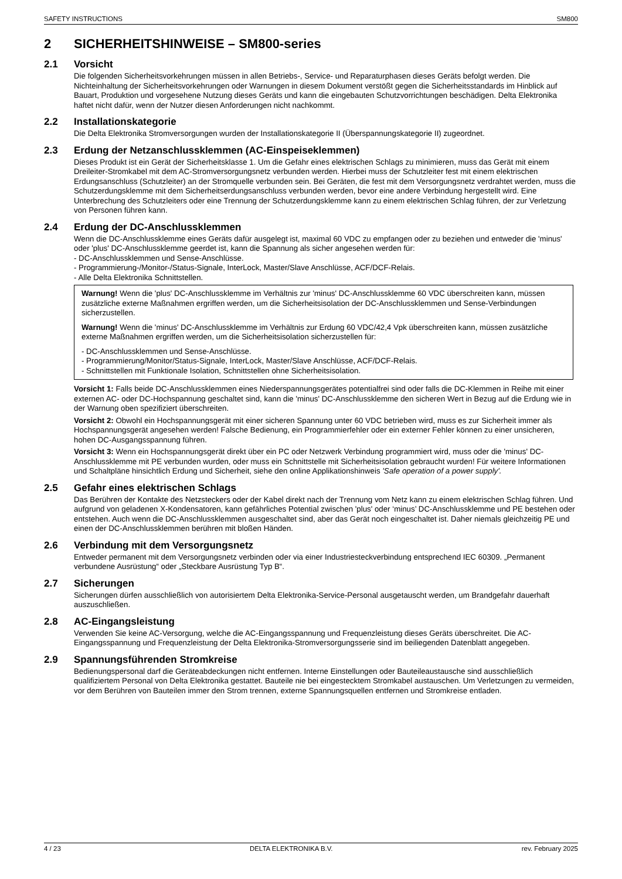SAFETY INSTRUCTIONS SM800
2 SICHERHEITSHINWEISE – SM800-series
2.1 Vorsicht
Die folgenden Sicherheitsvorkehrungen müssen in allen Betriebs-, Service- und Reparaturphasen dieses Geräts befolgt werden. Die Nichteinhaltung der Sicherheitsvorkehrungen oder Warnungen in diesem Dokument verstößt gegen die Sicherheitsstandards im Hinblick auf Bauart, Produktion und vorgesehene Nutzung dieses Geräts und kann die eingebauten Schutzvorrichtungen beschädigen. Delta Elektronika haftet nicht dafür, wenn der Nutzer diesen Anforderungen nicht nachkommt.
2.2 Installationskategorie
Die Delta Elektronika Stromversorgungen wurden der Installationskategorie II (Überspannungskategorie II) zugeordnet.
2.3 Erdung der Netzanschlussklemmen (AC-Einspeiseklemmen)
Dieses Produkt ist ein Gerät der Sicherheitsklasse 1. Um die Gefahr eines elektrischen Schlags zu minimieren, muss das Gerät mit einem Dreileiter-Stromkabel mit dem AC-Stromversorgungsnetz verbunden werden. Hierbei muss der Schutzleiter fest mit einem elektrischen Erdungsanschluss (Schutzleiter) an der Stromquelle verbunden sein. Bei Geräten, die fest mit dem Versorgungsnetz verdrahtet werden, muss die Schutzerdungsklemme mit dem Sicherheitserdungsanschluss verbunden werden, bevor eine andere Verbindung hergestellt wird. Eine Unterbrechung des Schutzleiters oder eine Trennung der Schutzerdungsklemme kann zu einem elektrischen Schlag führen, der zur Verletzung von Personen führen kann.
2.4 Erdung der DC-Anschlussklemmen
Wenn die DC-Anschlussklemme eines Geräts dafür ausgelegt ist, maximal 60 VDC zu empfangen oder zu beziehen und entweder die 'minus' oder 'plus' DC-Anschlussklemme geerdet ist, kann die Spannung als sicher angesehen werden für:
- DC-Anschlussklemmen und Sense-Anschlüsse.
- Programmierung-/Monitor-/Status-Signale, InterLock, Master/Slave Anschlüsse, ACF/DCF-Relais.
- Alle Delta Elektronika Schnittstellen.
Warnung! Wenn die 'plus' DC-Anschlussklemme im Verhältnis zur 'minus' DC-Anschlussklemme 60 VDC überschreiten kann, müssen zusätzliche externe Maßnahmen ergriffen werden, um die Sicherheitsisolation der DC-Anschlussklemmen und Sense-Verbindungen sicherzustellen.
Warnung! Wenn die 'minus' DC-Anschlussklemme im Verhältnis zur Erdung 60 VDC/42,4 Vpk überschreiten kann, müssen zusätzliche externe Maßnahmen ergriffen werden, um die Sicherheitsisolation sicherzustellen für:
- DC-Anschlussklemmen und Sense-Anschlüsse.
- Programmierung/Monitor/Status-Signale, InterLock, Master/Slave Anschlüsse, ACF/DCF-Relais.
- Schnittstellen mit Funktionale Isolation, Schnittstellen ohne Sicherheitsisolation.
Vorsicht 1: Falls beide DC-Anschlussklemmen eines Niederspannungsgerätes potentialfrei sind oder falls die DC-Klemmen in Reihe mit einer externen AC- oder DC-Hochspannung geschaltet sind, kann die 'minus' DC-Anschlussklemme den sicheren Wert in Bezug auf die Erdung wie in der Warnung oben spezifiziert überschreiten.
Vorsicht 2: Obwohl ein Hochspannungsgerät mit einer sicheren Spannung unter 60 VDC betrieben wird, muss es zur Sicherheit immer als Hochspannungsgerät angesehen werden! Falsche Bedienung, ein Programmierfehler oder ein externer Fehler können zu einer unsicheren, hohen DC-Ausgangsspannung führen.
Vorsicht 3: Wenn ein Hochspannungsgerät direkt über ein PC oder Netzwerk Verbindung programmiert wird, muss oder die 'minus' DC-Anschlussklemme mit PE verbunden wurden, oder muss ein Schnittstelle mit Sicherheitsisolation gebraucht wurden! Für weitere Informationen und Schaltpläne hinsichtlich Erdung und Sicherheit, siehe den online Applikationshinweis 'Safe operation of a power supply'.
2.5 Gefahr eines elektrischen Schlags
Das Berühren der Kontakte des Netzsteckers oder der Kabel direkt nach der Trennung vom Netz kann zu einem elektrischen Schlag führen. Und aufgrund von geladenen X-Kondensatoren, kann gefährliches Potential zwischen 'plus' oder ‘minus’ DC-Anschlussklemme und PE bestehen oder entstehen. Auch wenn die DC-Anschlussklemmen ausgeschaltet sind, aber das Gerät noch eingeschaltet ist. Daher niemals gleichzeitig PE und einen der DC-Anschlussklemmen berühren mit bloßen Händen.
2.6 Verbindung mit dem Versorgungsnetz
Entweder permanent mit dem Versorgungsnetz verbinden oder via einer Industriesteckverbindung entsprechend IEC 60309. „Permanent verbundene Ausrüstung“ oder „Steckbare Ausrüstung Typ B“.
2.7 Sicherungen
Sicherungen dürfen ausschließlich von autorisiertem Delta Elektronika-Service-Personal ausgetauscht werden, um Brandgefahr dauerhaft auszuschließen.
2.8 AC-Eingangsleistung
Verwenden Sie keine AC-Versorgung, welche die AC-Eingangsspannung und Frequenzleistung dieses Geräts überschreitet. Die AC-Eingangsspannung und Frequenzleistung der Delta Elektronika-Stromversorgungsserie sind im beiliegenden Datenblatt angegeben.
2.9 Spannungsführenden Stromkreise
Bedienungspersonal darf die Geräteabdeckungen nicht entfernen. Interne Einstellungen oder Bauteileaustausche sind ausschließlich qualifiziertem Personal von Delta Elektronika gestattet. Bauteile nie bei eingestecktem Stromkabel austauschen. Um Verletzungen zu vermeiden, vor dem Berühren von Bauteilen immer den Strom trennen, externe Spannungsquellen entfernen und Stromkreise entladen.
4 / 23 DELTA ELEKTRONIKA B.V. rev. February 2025